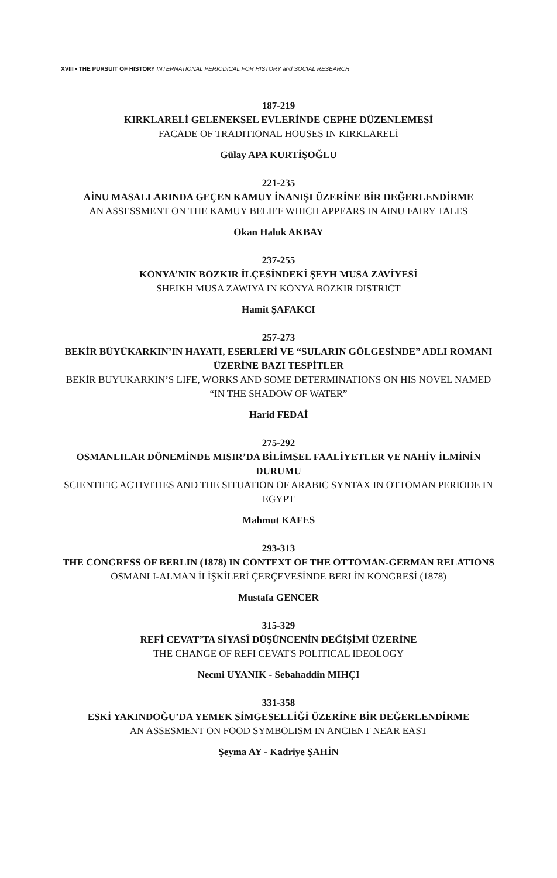XVIII • THE PURSUIT OF HISTORY INTERNATIONAL PERIODICAL FOR HISTORY and SOCIAL RESEARCH
187-219
KIRKLARELİ GELENEKSEL EVLERİNDE CEPHE DÜZENLEMESİ
FACADE OF TRADITIONAL HOUSES IN KIRKLARELİ
Gülay APA KURTİŞOĞLU
221-235
AİNU MASALLARINDA GEÇEN KAMUY İNANIŞI ÜZERİNE BİR DEĞERLENDİRME
AN ASSESSMENT ON THE KAMUY BELIEF WHICH APPEARS IN AINU FAIRY TALES
Okan Haluk AKBAY
237-255
KONYA’NIN BOZKIR İLÇESİNDEKİ ŞEYH MUSA ZAVİYESİ
SHEIKH MUSA ZAWIYA IN KONYA BOZKIR DISTRICT
Hamit ŞAFAKCI
257-273
BEKİR BÜYÜKARKIN’IN HAYATI, ESERLERİ VE “SULARIN GÖLGESİNDE” ADLI ROMANI ÜZERİNE BAZI TESPİTLER
BEKİR BUYUKARKIN’S LIFE, WORKS AND SOME DETERMINATIONS ON HIS NOVEL NAMED “IN THE SHADOW OF WATER”
Harid FEDAİ
275-292
OSMANLILAR DÖNEMİNDE MISIR’DA BİLİMSEL FAALİYETLER VE NAHİV İLMİNİN DURUMU
SCIENTIFIC ACTIVITIES AND THE SITUATION OF ARABIC SYNTAX IN OTTOMAN PERIODE IN EGYPT
Mahmut KAFES
293-313
THE CONGRESS OF BERLIN (1878) IN CONTEXT OF THE OTTOMAN-GERMAN RELATIONS
OSMANLI-ALMAN İLİŞKİLERİ ÇERÇEVESİNDE BERLİN KONGRESİ (1878)
Mustafa GENCER
315-329
REFİ CEVAT’TA SİYASÎ DÜŞÜNCENİN DEĞİŞİMİ ÜZERİNE
THE CHANGE OF REFI CEVAT'S POLITICAL IDEOLOGY
Necmi UYANIK - Sebahaddin MIHÇI
331-358
ESKİ YAKINDOĞU’DA YEMEK SİMGESELLİĞİ ÜZERİNE BİR DEĞERLENDİRME
AN ASSESMENT ON FOOD SYMBOLISM IN ANCIENT NEAR EAST
Şeyma AY - Kadriye ŞAHİN